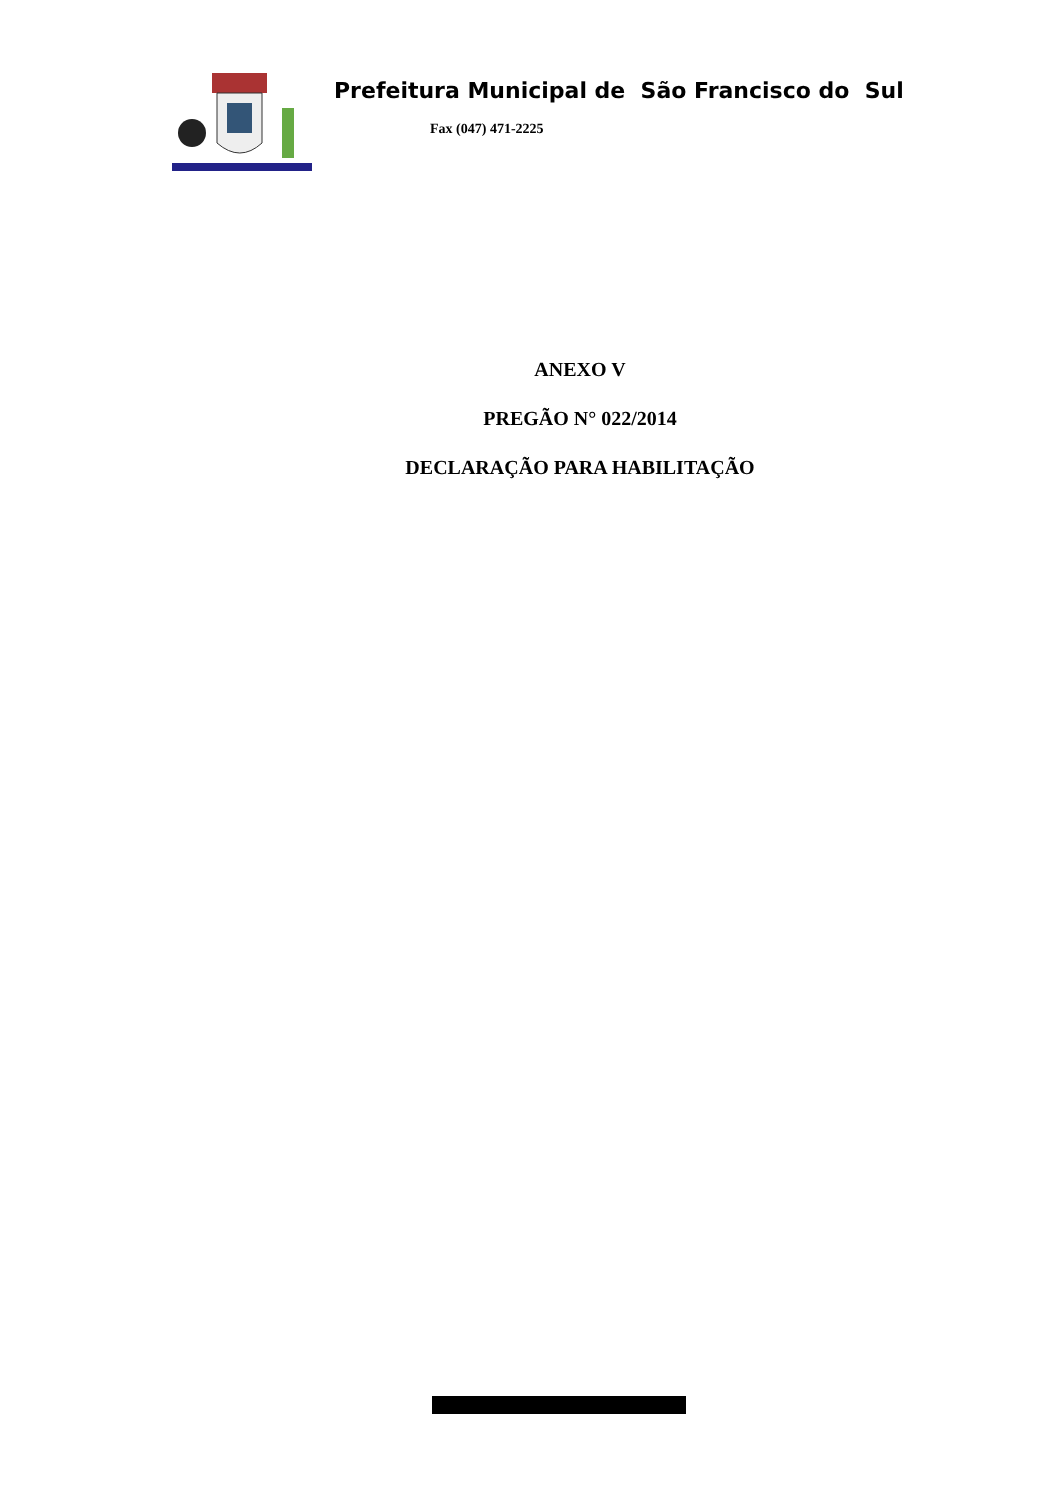Prefeitura Municipal de São Francisco do Sul
Fax (047) 471-2225
ANEXO V
PREGÃO N° 022/2014
DECLARAÇÃO PARA HABILITAÇÃO